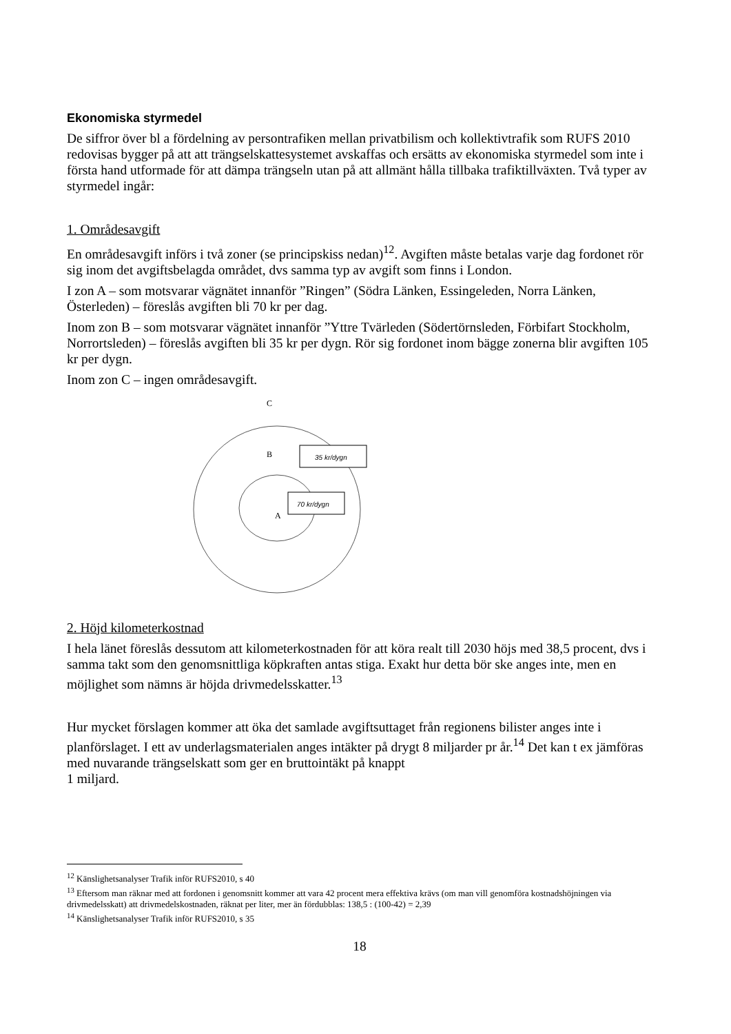Ekonomiska styrmedel
De siffror över bl a fördelning av persontrafiken mellan privatbilism och kollektivtrafik som RUFS 2010 redovisas bygger på att att trängselskattesystemet avskaffas och ersätts av ekonomiska styrmedel som inte i första hand utformade för att dämpa trängseln utan på att allmänt hålla tillbaka trafiktillväxten. Två typer av styrmedel ingår:
1. Områdesavgift
En områdesavgift införs i två zoner (se principskiss nedan)<sup>12</sup>. Avgiften måste betalas varje dag fordonet rör sig inom det avgiftsbelagda området, dvs samma typ av avgift som finns i London.
I zon A – som motsvarar vägnätet innanför ”Ringen” (Södra Länken, Essingeleden, Norra Länken, Österleden) – föreslås avgiften bli 70 kr per dag.
Inom zon B – som motsvarar vägnätet innanför ”Yttre Tvärleden (Södertörnsleden, Förbifart Stockholm, Norrortsleden) – föreslås avgiften bli 35 kr per dygn. Rör sig fordonet inom bägge zonerna blir avgiften 105 kr per dygn.
Inom zon C – ingen områdesavgift.
C
B
A
35 kr/dygn
70 kr/dygn
2. Höjd kilometerkostnad
I hela länet föreslås dessutom att kilometerkostnaden för att köra realt till 2030 höjs med 38,5 procent, dvs i samma takt som den genomsnittliga köpkraften antas stiga. Exakt hur detta bör ske anges inte, men en möjlighet som nämns är höjda drivmedelsskatter.<sup>13</sup>
Hur mycket förslagen kommer att öka det samlade avgiftsuttaget från regionens bilister anges inte i planförslaget. I ett av underlagsmaterialen anges intäkter på drygt 8 miljarder pr år.<sup>14</sup> Det kan t ex jämföras med nuvarande trängselskatt som ger en bruttointäkt på knappt
1 miljard.
<sup>12</sup> Känslighetsanalyser Trafik inför RUFS2010, s 40
<sup>13</sup> Eftersom man räknar med att fordonen i genomsnitt kommer att vara 42 procent mera effektiva krävs (om man vill genomföra kostnadshöjningen via drivmedelsskatt) att drivmedelskostnaden, räknat per liter, mer än fördubblas: 138,5 : (100-42) = 2,39
<sup>14</sup> Känslighetsanalyser Trafik inför RUFS2010, s 35
18